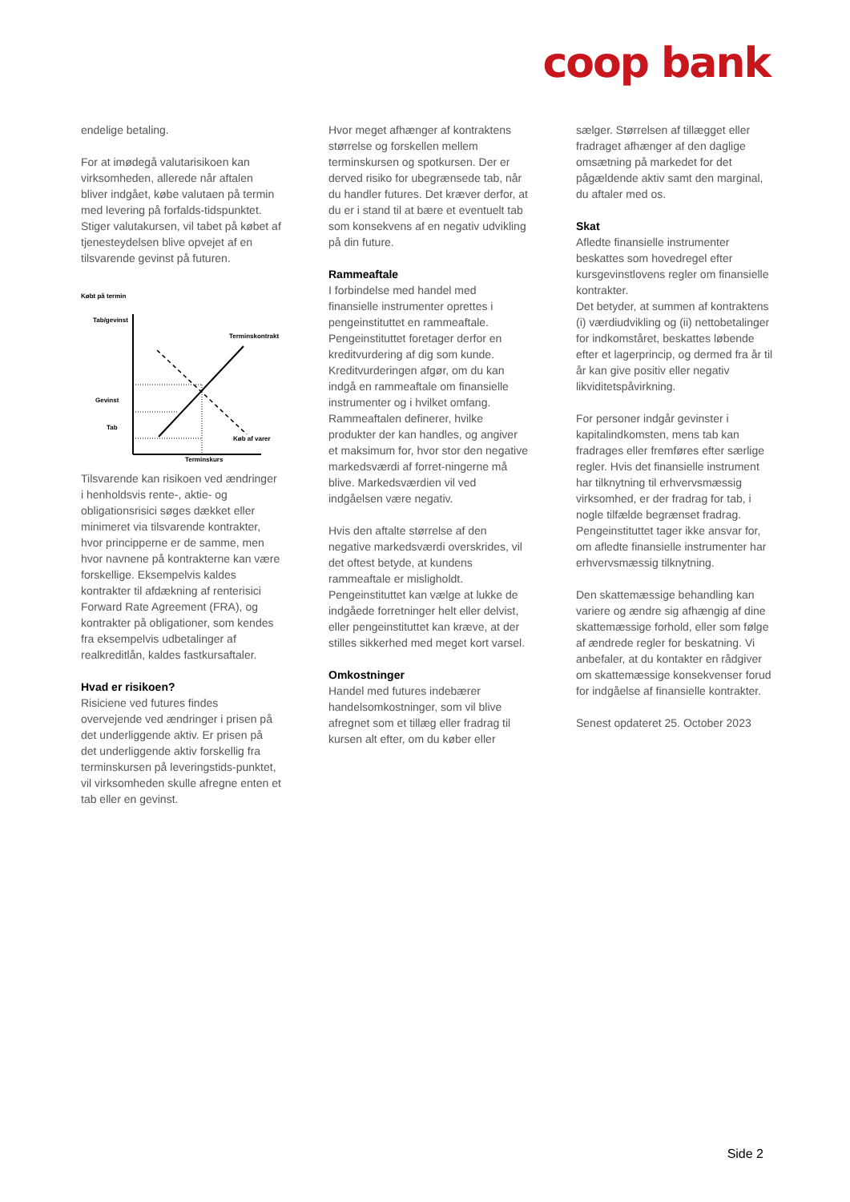coop bank
endelige betaling.
For at imødegå valutarisikoen kan virksomheden, allerede når aftalen bliver indgået, købe valutaen på termin med levering på forfalds-tidspunktet. Stiger valutakursen, vil tabet på købet af tjenesteydelsen blive opvejet af en tilsvarende gevinst på futuren.
Købt på termin
Tab/gevinst
Terminskontrakt
Gevinst
Tab
Køb af varer
Terminskurs
Tilsvarende kan risikoen ved ændringer i henholdsvis rente-, aktie- og obligationsrisici søges dækket eller minimeret via tilsvarende kontrakter, hvor principperne er de samme, men hvor navnene på kontrakterne kan være forskellige. Eksempelvis kaldes kontrakter til afdækning af renterisici Forward Rate Agreement (FRA), og kontrakter på obligationer, som kendes fra eksempelvis udbetalinger af realkreditlån, kaldes fastkursaftaler.
Hvad er risikoen?
Risiciene ved futures findes overvejende ved ændringer i prisen på det underliggende aktiv. Er prisen på det underliggende aktiv forskellig fra terminskursen på leveringstids-punktet, vil virksomheden skulle afregne enten et tab eller en gevinst.
Hvor meget afhænger af kontraktens størrelse og forskellen mellem terminskursen og spotkursen. Der er derved risiko for ubegrænsede tab, når du handler futures. Det kræver derfor, at du er i stand til at bære et eventuelt tab som konsekvens af en negativ udvikling på din future.
Rammeaftale
I forbindelse med handel med finansielle instrumenter oprettes i pengeinstituttet en rammeaftale. Pengeinstituttet foretager derfor en kreditvurdering af dig som kunde. Kreditvurderingen afgør, om du kan indgå en rammeaftale om finansielle instrumenter og i hvilket omfang. Rammeaftalen definerer, hvilke produkter der kan handles, og angiver et maksimum for, hvor stor den negative markedsværdi af forret-ningerne må blive. Markedsværdien vil ved indgåelsen være negativ.
Hvis den aftalte størrelse af den negative markedsværdi overskrides, vil det oftest betyde, at kundens rammeaftale er misligholdt. Pengeinstituttet kan vælge at lukke de indgåede forretninger helt eller delvist, eller pengeinstituttet kan kræve, at der stilles sikkerhed med meget kort varsel.
Omkostninger
Handel med futures indebærer handelsomkostninger, som vil blive afregnet som et tillæg eller fradrag til kursen alt efter, om du køber eller
sælger. Størrelsen af tillægget eller fradraget afhænger af den daglige omsætning på markedet for det pågældende aktiv samt den marginal, du aftaler med os.
Skat
Afledte finansielle instrumenter beskattes som hovedregel efter kursgevinstlovens regler om finansielle kontrakter.
Det betyder, at summen af kontraktens (i) værdiudvikling og (ii) nettobetalinger for indkomståret, beskattes løbende efter et lagerprincip, og dermed fra år til år kan give positiv eller negativ likviditetspåvirkning.
For personer indgår gevinster i kapitalindkomsten, mens tab kan fradrages eller fremføres efter særlige regler. Hvis det finansielle instrument har tilknytning til erhvervsmæssig virksomhed, er der fradrag for tab, i nogle tilfælde begrænset fradrag. Pengeinstituttet tager ikke ansvar for, om afledte finansielle instrumenter har erhvervsmæssig tilknytning.
Den skattemæssige behandling kan variere og ændre sig afhængig af dine skattemæssige forhold, eller som følge af ændrede regler for beskatning. Vi anbefaler, at du kontakter en rådgiver om skattemæssige konsekvenser forud for indgåelse af finansielle kontrakter.
Senest opdateret 25. October 2023
Side 2